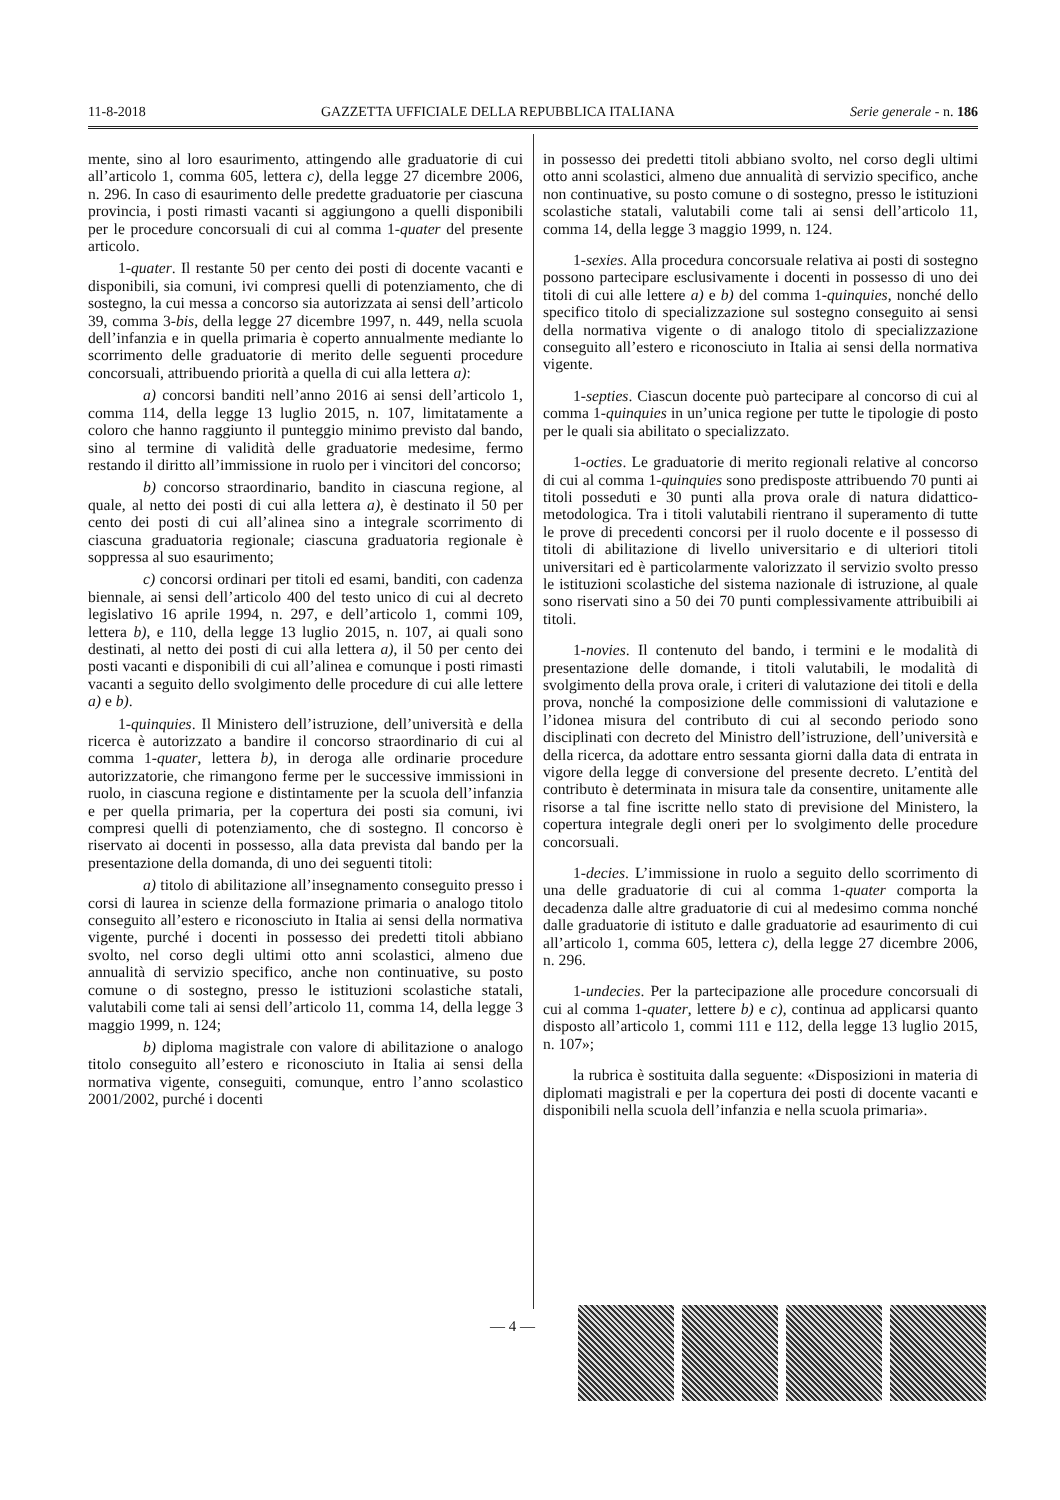11-8-2018 GAZZETTA UFFICIALE DELLA REPUBBLICA ITALIANA Serie generale - n. 186
mente, sino al loro esaurimento, attingendo alle graduatorie di cui all’articolo 1, comma 605, lettera c), della legge 27 dicembre 2006, n. 296. In caso di esaurimento delle predette graduatorie per ciascuna provincia, i posti rimasti vacanti si aggiungono a quelli disponibili per le procedure concorsuali di cui al comma 1-quater del presente articolo.
1-quater. Il restante 50 per cento dei posti di docente vacanti e disponibili, sia comuni, ivi compresi quelli di potenziamento, che di sostegno, la cui messa a concorso sia autorizzata ai sensi dell’articolo 39, comma 3-bis, della legge 27 dicembre 1997, n. 449, nella scuola dell’infanzia e in quella primaria è coperto annualmente mediante lo scorrimento delle graduatorie di merito delle seguenti procedure concorsuali, attribuendo priorità a quella di cui alla lettera a):
a) concorsi banditi nell’anno 2016 ai sensi dell’articolo 1, comma 114, della legge 13 luglio 2015, n. 107, limitatamente a coloro che hanno raggiunto il punteggio minimo previsto dal bando, sino al termine di validità delle graduatorie medesime, fermo restando il diritto all’immissione in ruolo per i vincitori del concorso;
b) concorso straordinario, bandito in ciascuna regione, al quale, al netto dei posti di cui alla lettera a), è destinato il 50 per cento dei posti di cui all’alinea sino a integrale scorrimento di ciascuna graduatoria regionale; ciascuna graduatoria regionale è soppressa al suo esaurimento;
c) concorsi ordinari per titoli ed esami, banditi, con cadenza biennale, ai sensi dell’articolo 400 del testo unico di cui al decreto legislativo 16 aprile 1994, n. 297, e dell’articolo 1, commi 109, lettera b), e 110, della legge 13 luglio 2015, n. 107, ai quali sono destinati, al netto dei posti di cui alla lettera a), il 50 per cento dei posti vacanti e disponibili di cui all’alinea e comunque i posti rimasti vacanti a seguito dello svolgimento delle procedure di cui alle lettere a) e b).
1-quinquies. Il Ministero dell’istruzione, dell’università e della ricerca è autorizzato a bandire il concorso straordinario di cui al comma 1-quater, lettera b), in deroga alle ordinarie procedure autorizzatorie, che rimangono ferme per le successive immissioni in ruolo, in ciascuna regione e distintamente per la scuola dell’infanzia e per quella primaria, per la copertura dei posti sia comuni, ivi compresi quelli di potenziamento, che di sostegno. Il concorso è riservato ai docenti in possesso, alla data prevista dal bando per la presentazione della domanda, di uno dei seguenti titoli:
a) titolo di abilitazione all’insegnamento conseguito presso i corsi di laurea in scienze della formazione primaria o analogo titolo conseguito all’estero e riconosciuto in Italia ai sensi della normativa vigente, purché i docenti in possesso dei predetti titoli abbiano svolto, nel corso degli ultimi otto anni scolastici, almeno due annualità di servizio specifico, anche non continuative, su posto comune o di sostegno, presso le istituzioni scolastiche statali, valutabili come tali ai sensi dell’articolo 11, comma 14, della legge 3 maggio 1999, n. 124;
b) diploma magistrale con valore di abilitazione o analogo titolo conseguito all’estero e riconosciuto in Italia ai sensi della normativa vigente, conseguiti, comunque, entro l’anno scolastico 2001/2002, purché i docenti
in possesso dei predetti titoli abbiano svolto, nel corso degli ultimi otto anni scolastici, almeno due annualità di servizio specifico, anche non continuative, su posto comune o di sostegno, presso le istituzioni scolastiche statali, valutabili come tali ai sensi dell’articolo 11, comma 14, della legge 3 maggio 1999, n. 124.
1-sexies. Alla procedura concorsuale relativa ai posti di sostegno possono partecipare esclusivamente i docenti in possesso di uno dei titoli di cui alle lettere a) e b) del comma 1-quinquies, nonché dello specifico titolo di specializzazione sul sostegno conseguito ai sensi della normativa vigente o di analogo titolo di specializzazione conseguito all’estero e riconosciuto in Italia ai sensi della normativa vigente.
1-septies. Ciascun docente può partecipare al concorso di cui al comma 1-quinquies in un’unica regione per tutte le tipologie di posto per le quali sia abilitato o specializzato.
1-octies. Le graduatorie di merito regionali relative al concorso di cui al comma 1-quinquies sono predisposte attribuendo 70 punti ai titoli posseduti e 30 punti alla prova orale di natura didattico-metodologica. Tra i titoli valutabili rientrano il superamento di tutte le prove di precedenti concorsi per il ruolo docente e il possesso di titoli di abilitazione di livello universitario e di ulteriori titoli universitari ed è particolarmente valorizzato il servizio svolto presso le istituzioni scolastiche del sistema nazionale di istruzione, al quale sono riservati sino a 50 dei 70 punti complessivamente attribuibili ai titoli.
1-novies. Il contenuto del bando, i termini e le modalità di presentazione delle domande, i titoli valutabili, le modalità di svolgimento della prova orale, i criteri di valutazione dei titoli e della prova, nonché la composizione delle commissioni di valutazione e l’idonea misura del contributo di cui al secondo periodo sono disciplinati con decreto del Ministro dell’istruzione, dell’università e della ricerca, da adottare entro sessanta giorni dalla data di entrata in vigore della legge di conversione del presente decreto. L’entità del contributo è determinata in misura tale da consentire, unitamente alle risorse a tal fine iscritte nello stato di previsione del Ministero, la copertura integrale degli oneri per lo svolgimento delle procedure concorsuali.
1-decies. L’immissione in ruolo a seguito dello scorrimento di una delle graduatorie di cui al comma 1-quater comporta la decadenza dalle altre graduatorie di cui al medesimo comma nonché dalle graduatorie di istituto e dalle graduatorie ad esaurimento di cui all’articolo 1, comma 605, lettera c), della legge 27 dicembre 2006, n. 296.
1-undecies. Per la partecipazione alle procedure concorsuali di cui al comma 1-quater, lettere b) e c), continua ad applicarsi quanto disposto all’articolo 1, commi 111 e 112, della legge 13 luglio 2015, n. 107»;
la rubrica è sostituita dalla seguente: «Disposizioni in materia di diplomati magistrali e per la copertura dei posti di docente vacanti e disponibili nella scuola dell’infanzia e nella scuola primaria».
— 4 —